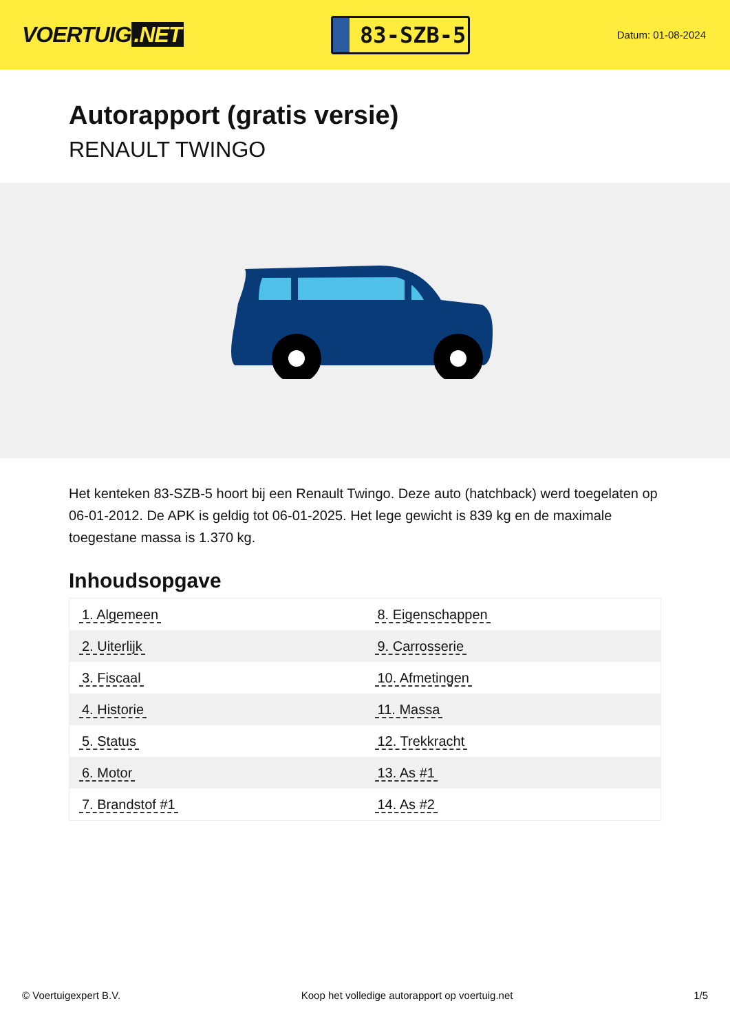VOERTUIG.NET
83-SZB-5
Datum: 01-08-2024
Autorapport (gratis versie)
RENAULT TWINGO
Het kenteken 83-SZB-5 hoort bij een Renault Twingo. Deze auto (hatchback) werd toegelaten op 06-01-2012. De APK is geldig tot 06-01-2025. Het lege gewicht is 839 kg en de maximale toegestane massa is 1.370 kg.
Inhoudsopgave
| 1. Algemeen | 8. Eigenschappen |
| 2. Uiterlijk | 9. Carrosserie |
| 3. Fiscaal | 10. Afmetingen |
| 4. Historie | 11. Massa |
| 5. Status | 12. Trekkracht |
| 6. Motor | 13. As #1 |
| 7. Brandstof #1 | 14. As #2 |
© Voertuigexpert B.V. Koop het volledige autorapport op voertuig.net 1/5